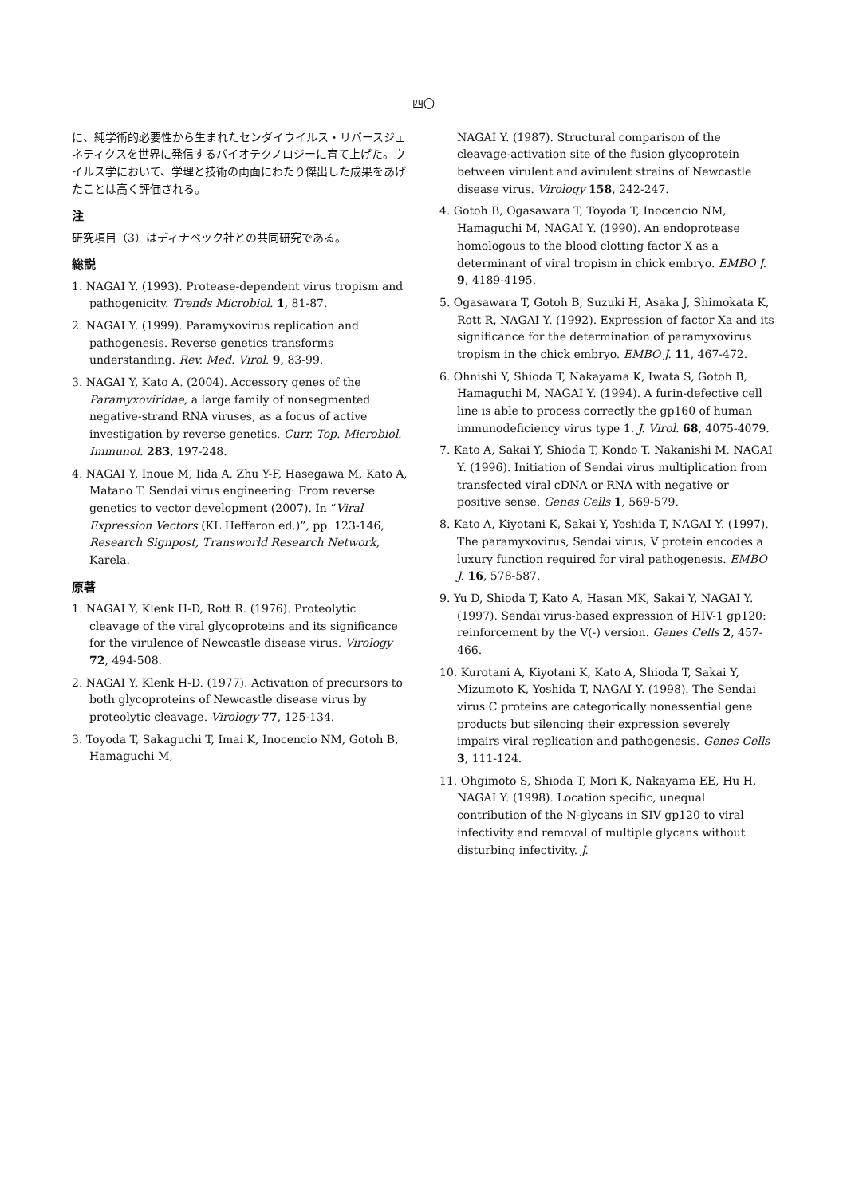四〇
に、純学術的必要性から生まれたセンダイウイルス・リバースジェネティクスを世界に発信するバイオテクノロジーに育て上げた。ウイルス学において、学理と技術の両面にわたり傑出した成果をあげたことは高く評価される。
注
研究項目（3）はディナベック社との共同研究である。
総説
1. NAGAI Y. (1993). Protease-dependent virus tropism and pathogenicity. Trends Microbiol. 1, 81-87.
2. NAGAI Y. (1999). Paramyxovirus replication and pathogenesis. Reverse genetics transforms understanding. Rev. Med. Virol. 9, 83-99.
3. NAGAI Y, Kato A. (2004). Accessory genes of the Paramyxoviridae, a large family of nonsegmented negative-strand RNA viruses, as a focus of active investigation by reverse genetics. Curr. Top. Microbiol. Immunol. 283, 197-248.
4. NAGAI Y, Inoue M, Iida A, Zhu Y-F, Hasegawa M, Kato A, Matano T. Sendai virus engineering: From reverse genetics to vector development (2007). In “Viral Expression Vectors (KL Hefferon ed.)”, pp. 123-146, Research Signpost, Transworld Research Network, Karela.
原著
1. NAGAI Y, Klenk H-D, Rott R. (1976). Proteolytic cleavage of the viral glycoproteins and its significance for the virulence of Newcastle disease virus. Virology 72, 494-508.
2. NAGAI Y, Klenk H-D. (1977). Activation of precursors to both glycoproteins of Newcastle disease virus by proteolytic cleavage. Virology 77, 125-134.
3. Toyoda T, Sakaguchi T, Imai K, Inocencio NM, Gotoh B, Hamaguchi M,
NAGAI Y. (1987). Structural comparison of the cleavage-activation site of the fusion glycoprotein between virulent and avirulent strains of Newcastle disease virus. Virology 158, 242-247.
4. Gotoh B, Ogasawara T, Toyoda T, Inocencio NM, Hamaguchi M, NAGAI Y. (1990). An endoprotease homologous to the blood clotting factor X as a determinant of viral tropism in chick embryo. EMBO J. 9, 4189-4195.
5. Ogasawara T, Gotoh B, Suzuki H, Asaka J, Shimokata K, Rott R, NAGAI Y. (1992). Expression of factor Xa and its significance for the determination of paramyxovirus tropism in the chick embryo. EMBO J. 11, 467-472.
6. Ohnishi Y, Shioda T, Nakayama K, Iwata S, Gotoh B, Hamaguchi M, NAGAI Y. (1994). A furin-defective cell line is able to process correctly the gp160 of human immunodeficiency virus type 1. J. Virol. 68, 4075-4079.
7. Kato A, Sakai Y, Shioda T, Kondo T, Nakanishi M, NAGAI Y. (1996). Initiation of Sendai virus multiplication from transfected viral cDNA or RNA with negative or positive sense. Genes Cells 1, 569-579.
8. Kato A, Kiyotani K, Sakai Y, Yoshida T, NAGAI Y. (1997). The paramyxovirus, Sendai virus, V protein encodes a luxury function required for viral pathogenesis. EMBO J. 16, 578-587.
9. Yu D, Shioda T, Kato A, Hasan MK, Sakai Y, NAGAI Y. (1997). Sendai virus-based expression of HIV-1 gp120: reinforcement by the V(-) version. Genes Cells 2, 457-466.
10. Kurotani A, Kiyotani K, Kato A, Shioda T, Sakai Y, Mizumoto K, Yoshida T, NAGAI Y. (1998). The Sendai virus C proteins are categorically nonessential gene products but silencing their expression severely impairs viral replication and pathogenesis. Genes Cells 3, 111-124.
11. Ohgimoto S, Shioda T, Mori K, Nakayama EE, Hu H, NAGAI Y. (1998). Location specific, unequal contribution of the N-glycans in SIV gp120 to viral infectivity and removal of multiple glycans without disturbing infectivity. J.